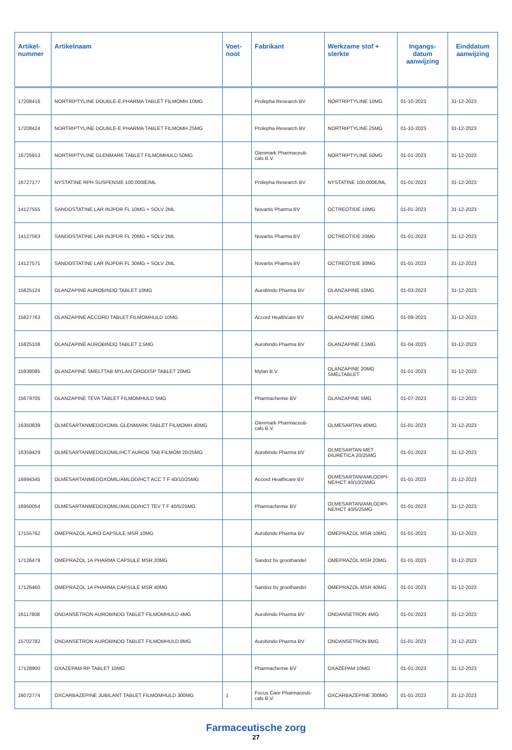| Artikel- nummer | Artikelnaam | Voet- noot | Fabrikant | Werkzame stof + sterkte | Ingangs- datum aanwijzing | Einddatum aanwijzing |
| --- | --- | --- | --- | --- | --- | --- |
| 17208416 | NORTRIPTYLINE DOUBLE-E PHARMA TABLET FILMOMH 10MG | | Prolepha Research BV | NORTRIPTYLINE 10MG | 01-10-2023 | 31-12-2023 |
| 17208424 | NORTRIPTYLINE DOUBLE-E PHARMA TABLET FILMOMH 25MG | | Prolepha Research BV | NORTRIPTYLINE 25MG | 01-10-2023 | 31-12-2023 |
| 16725913 | NORTRIPTYLINE GLENMARK TABLET FILMOMHULD 50MG | | Glenmark Pharmaceuti- cals B.V. | NORTRIPTYLINE 50MG | 01-01-2023 | 31-12-2023 |
| 16727177 | NYSTATINE RPH SUSPENSIE 100.000IE/ML | | Prolepha Research BV | NYSTATINE 100.000E/ML | 01-01-2023 | 31-12-2023 |
| 14127555 | SANDOSTATINE LAR INJPDR FL 10MG + SOLV 2ML | | Novartis Pharma BV | OCTREOTIDE 10MG | 01-01-2023 | 31-12-2023 |
| 14127563 | SANDOSTATINE LAR INJPDR FL 20MG + SOLV 2ML | | Novartis Pharma BV | OCTREOTIDE 20MG | 01-01-2023 | 31-12-2023 |
| 14127571 | SANDOSTATINE LAR INJPDR FL 30MG + SOLV 2ML | | Novartis Pharma BV | OCTREOTIDE 30MG | 01-01-2023 | 31-12-2023 |
| 15825124 | OLANZAPINE AUROBINDO TABLET 10MG | | Aurobindo Pharma BV | OLANZAPINE 10MG | 01-03-2023 | 31-12-2023 |
| 15827763 | OLANZAPINE ACCORD TABLET FILMOMHULD 10MG | | Accord Healthcare BV | OLANZAPINE 10MG | 01-09-2023 | 31-12-2023 |
| 15825108 | OLANZAPINE AUROBINDO TABLET 2,5MG | | Aurobindo Pharma BV | OLANZAPINE 2,5MG | 01-04-2023 | 31-12-2023 |
| 15938085 | OLANZAPINE SMELTTAB MYLAN ORODISP TABLET 20MG | | Mylan B.V. | OLANZAPINE 20MG SMELTABLET | 01-01-2023 | 31-12-2023 |
| 15679705 | OLANZAPINE TEVA TABLET FILMOMHULD 5MG | | Pharmachemie BV | OLANZAPINE 5MG | 01-07-2023 | 31-12-2023 |
| 16350839 | OLMESARTANMEDOXOMIL GLENMARK TABLET FILMOMH 40MG | | Glenmark Pharmaceuti- cals B.V. | OLMESARTAN 40MG | 01-01-2023 | 31-12-2023 |
| 16359429 | OLMESARTANMEDOXOMIL/HCT AUROB TAB FILMOM 20/25MG | | Aurobindo Pharma BV | OLMESARTAN MET DIURETICA 20/25MG | 01-01-2023 | 31-12-2023 |
| 16994345 | OLMESARTANMEDOXOMIL/AMLOD/HCT ACC T F 40/10/25MG | | Accord Healthcare BV | OLMESARTAN/AMLODIPI- NE/HCT 40/10/25MG | 01-01-2023 | 31-12-2023 |
| 16950054 | OLMESARTANMEDOXOMIL/AMLOD/HCT TEV T F 40/5/25MG | | Pharmachemie BV | OLMESARTAN/AMLODIPI- NE/HCT 40/5/25MG | 01-01-2023 | 31-12-2023 |
| 17155762 | OMEPRAZOL AURO CAPSULE MSR 10MG | | Aurobindo Pharma BV | OMEPRAZOL MSR 10MG | 01-01-2023 | 31-12-2023 |
| 17126479 | OMEPRAZOL 1A PHARMA CAPSULE MSR 20MG | | Sandoz bv groothandel | OMEPRAZOL MSR 20MG | 01-01-2023 | 31-12-2023 |
| 17126460 | OMEPRAZOL 1A PHARMA CAPSULE MSR 40MG | | Sandoz bv groothandel | OMEPRAZOL MSR 40MG | 01-01-2023 | 31-12-2023 |
| 16117808 | ONDANSETRON AUROBINDO TABLET FILMOMHULD 4MG | | Aurobindo Pharma BV | ONDANSETRON 4MG | 01-01-2023 | 31-12-2023 |
| 15702782 | ONDANSETRON AUROBINDO TABLET FILMOMHULD 8MG | | Aurobindo Pharma BV | ONDANSETRON 8MG | 01-01-2023 | 31-12-2023 |
| 17128900 | OXAZEPAM RP TABLET 10MG | | Pharmachemie BV | OXAZEPAM 10MG | 01-01-2023 | 31-12-2023 |
| 16072774 | OXCARBAZEPINE JUBILANT TABLET FILMOMHULD 300MG | 1 | Focus Care Pharmaceuti- cals B.V. | OXCARBAZEPINE 300MG | 01-01-2023 | 31-12-2023 |
Farmaceutische zorg
27